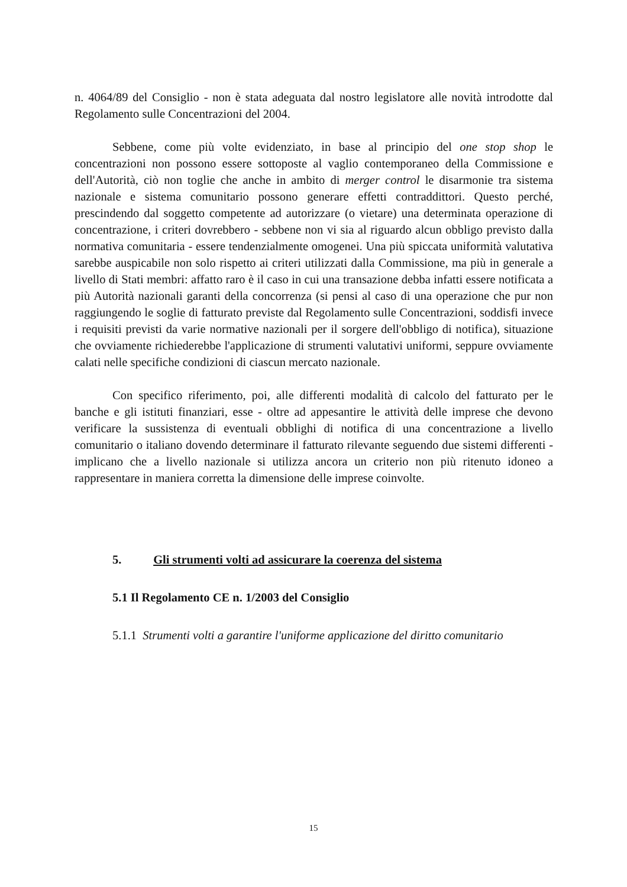n. 4064/89 del Consiglio - non è stata adeguata dal nostro legislatore alle novità introdotte dal Regolamento sulle Concentrazioni del 2004.
Sebbene, come più volte evidenziato, in base al principio del one stop shop le concentrazioni non possono essere sottoposte al vaglio contemporaneo della Commissione e dell'Autorità, ciò non toglie che anche in ambito di merger control le disarmonie tra sistema nazionale e sistema comunitario possono generare effetti contraddittori. Questo perché, prescindendo dal soggetto competente ad autorizzare (o vietare) una determinata operazione di concentrazione, i criteri dovrebbero - sebbene non vi sia al riguardo alcun obbligo previsto dalla normativa comunitaria - essere tendenzialmente omogenei. Una più spiccata uniformità valutativa sarebbe auspicabile non solo rispetto ai criteri utilizzati dalla Commissione, ma più in generale a livello di Stati membri: affatto raro è il caso in cui una transazione debba infatti essere notificata a più Autorità nazionali garanti della concorrenza (si pensi al caso di una operazione che pur non raggiungendo le soglie di fatturato previste dal Regolamento sulle Concentrazioni, soddisfi invece i requisiti previsti da varie normative nazionali per il sorgere dell'obbligo di notifica), situazione che ovviamente richiederebbe l'applicazione di strumenti valutativi uniformi, seppure ovviamente calati nelle specifiche condizioni di ciascun mercato nazionale.
Con specifico riferimento, poi, alle differenti modalità di calcolo del fatturato per le banche e gli istituti finanziari, esse - oltre ad appesantire le attività delle imprese che devono verificare la sussistenza di eventuali obblighi di notifica di una concentrazione a livello comunitario o italiano dovendo determinare il fatturato rilevante seguendo due sistemi differenti - implicano che a livello nazionale si utilizza ancora un criterio non più ritenuto idoneo a rappresentare in maniera corretta la dimensione delle imprese coinvolte.
5. Gli strumenti volti ad assicurare la coerenza del sistema
5.1 Il Regolamento CE n. 1/2003 del Consiglio
5.1.1 Strumenti volti a garantire l'uniforme applicazione del diritto comunitario
15